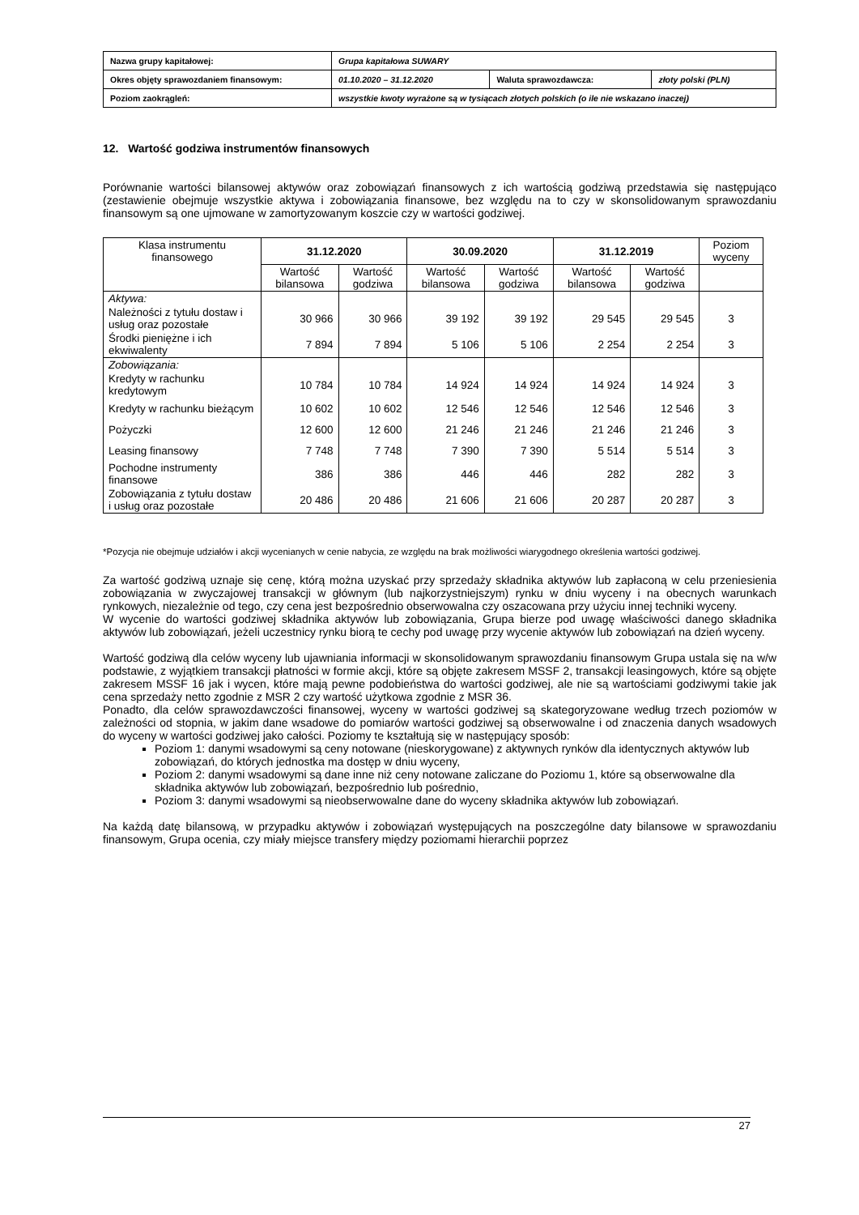| Nazwa grupy kapitałowej: | Grupa kapitałowa SUWARY | | |
| Okres objęty sprawozdaniem finansowym: | 01.10.2020 – 31.12.2020 | Waluta sprawozdawcza: | złoty polski (PLN) |
| Poziom zaokrągleń: | wszystkie kwoty wyrażone są w tysiącach złotych polskich (o ile nie wskazano inaczej) | | |
12. Wartość godziwa instrumentów finansowych
Porównanie wartości bilansowej aktywów oraz zobowiązań finansowych z ich wartością godziwą przedstawia się następująco (zestawienie obejmuje wszystkie aktywa i zobowiązania finansowe, bez względu na to czy w skonsolidowanym sprawozdaniu finansowym są one ujmowane w zamortyzowanym koszcie czy w wartości godziwej.
| Klasa instrumentu finansowego | 31.12.2020 | | 30.09.2020 | | 31.12.2019 | | Poziom wyceny |
| --- | --- | --- | --- | --- | --- | --- | --- |
| | Wartość bilansowa | Wartość godziwa | Wartość bilansowa | Wartość godziwa | Wartość bilansowa | Wartość godziwa | |
| Aktywa: | | | | | | | |
| Należności z tytułu dostaw i usług oraz pozostałe | 30 966 | 30 966 | 39 192 | 39 192 | 29 545 | 29 545 | 3 |
| Środki pieniężne i ich ekwiwalenty | 7 894 | 7 894 | 5 106 | 5 106 | 2 254 | 2 254 | 3 |
| Zobowiązania: | | | | | | | |
| Kredyty w rachunku kredytowym | 10 784 | 10 784 | 14 924 | 14 924 | 14 924 | 14 924 | 3 |
| Kredyty w rachunku bieżącym | 10 602 | 10 602 | 12 546 | 12 546 | 12 546 | 12 546 | 3 |
| Pożyczki | 12 600 | 12 600 | 21 246 | 21 246 | 21 246 | 21 246 | 3 |
| Leasing finansowy | 7 748 | 7 748 | 7 390 | 7 390 | 5 514 | 5 514 | 3 |
| Pochodne instrumenty finansowe | 386 | 386 | 446 | 446 | 282 | 282 | 3 |
| Zobowiązania z tytułu dostaw i usług oraz pozostałe | 20 486 | 20 486 | 21 606 | 21 606 | 20 287 | 20 287 | 3 |
*Pozycja nie obejmuje udziałów i akcji wycenianych w cenie nabycia, ze względu na brak możliwości wiarygodnego określenia wartości godziwej.
Za wartość godziwą uznaje się cenę, którą można uzyskać przy sprzedaży składnika aktywów lub zapłaconą w celu przeniesienia zobowiązania w zwyczajowej transakcji w głównym (lub najkorzystniejszym) rynku w dniu wyceny i na obecnych warunkach rynkowych, niezależnie od tego, czy cena jest bezpośrednio obserwowalna czy oszacowana przy użyciu innej techniki wyceny.
W wycenie do wartości godziwej składnika aktywów lub zobowiązania, Grupa bierze pod uwagę właściwości danego składnika aktywów lub zobowiązań, jeżeli uczestnicy rynku biorą te cechy pod uwagę przy wycenie aktywów lub zobowiązań na dzień wyceny.
Wartość godziwą dla celów wyceny lub ujawniania informacji w skonsolidowanym sprawozdaniu finansowym Grupa ustala się na w/w podstawie, z wyjątkiem transakcji płatności w formie akcji, które są objęte zakresem MSSF 2, transakcji leasingowych, które są objęte zakresem MSSF 16 jak i wycen, które mają pewne podobieństwa do wartości godziwej, ale nie są wartościami godziwymi takie jak cena sprzedaży netto zgodnie z MSR 2 czy wartość użytkowa zgodnie z MSR 36.
Ponadto, dla celów sprawozdawczości finansowej, wyceny w wartości godziwej są skategoryzowane według trzech poziomów w zależności od stopnia, w jakim dane wsadowe do pomiarów wartości godziwej są obserwowalne i od znaczenia danych wsadowych do wyceny w wartości godziwej jako całości. Poziomy te kształtują się w następujący sposób:
Poziom 1: danymi wsadowymi są ceny notowane (nieskorygowane) z aktywnych rynków dla identycznych aktywów lub zobowiązań, do których jednostka ma dostęp w dniu wyceny,
Poziom 2: danymi wsadowymi są dane inne niż ceny notowane zaliczane do Poziomu 1, które są obserwowalne dla składnika aktywów lub zobowiązań, bezpośrednio lub pośrednio,
Poziom 3: danymi wsadowymi są nieobserwowalne dane do wyceny składnika aktywów lub zobowiązań.
Na każdą datę bilansową, w przypadku aktywów i zobowiązań występujących na poszczególne daty bilansowe w sprawozdaniu finansowym, Grupa ocenia, czy miały miejsce transfery między poziomami hierarchii poprzez
27